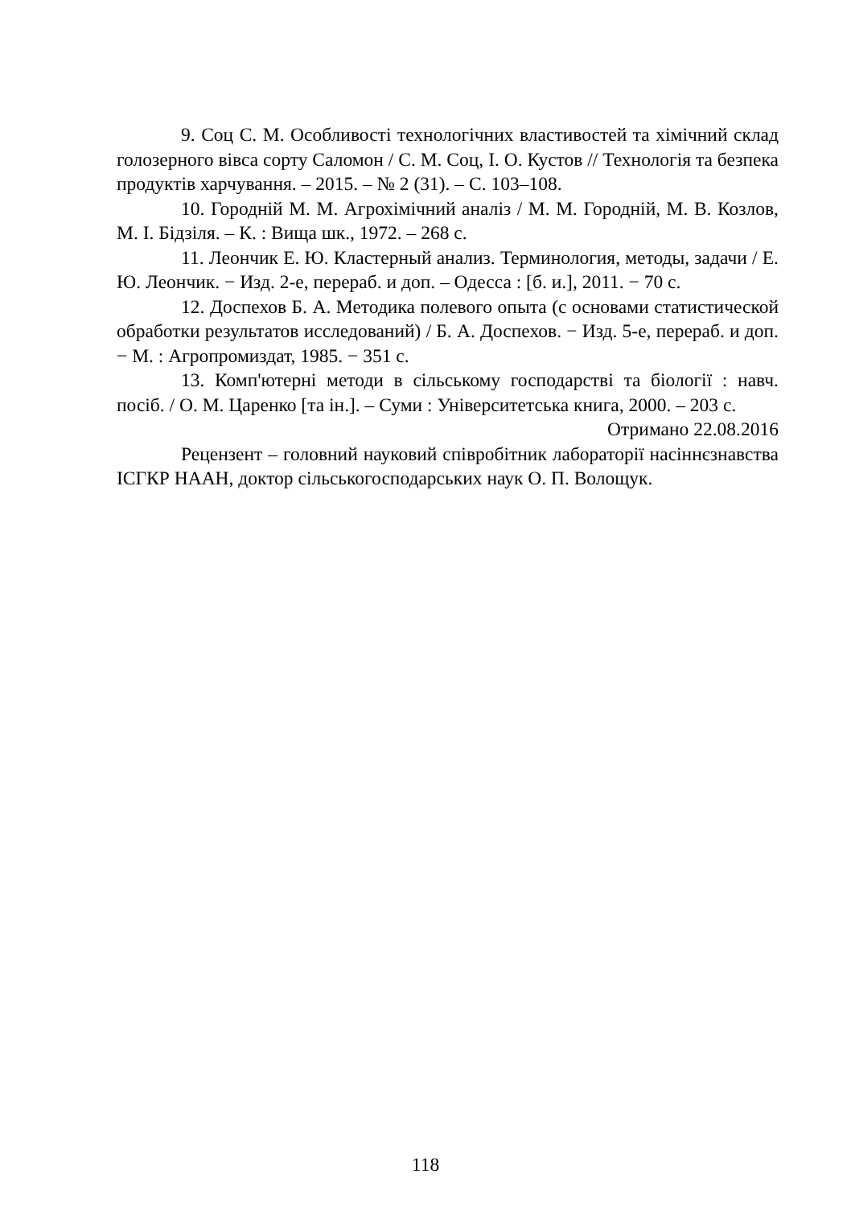9. Соц С. М. Особливості технологічних властивостей та хімічний склад голозерного вівса сорту Саломон / С. М. Соц, І. О. Кустов // Технологія та безпека продуктів харчування. – 2015. – № 2 (31). – С. 103–108.
10. Городній М. М. Агрохімічний аналіз / М. М. Городній, М. В. Козлов, М. І. Бідзіля. – К. : Вища шк., 1972. – 268 с.
11. Леончик Е. Ю. Кластерный анализ. Терминология, методы, задачи / Е. Ю. Леончик. − Изд. 2-е, перераб. и доп. – Одесса : [б. и.], 2011. − 70 с.
12. Доспехов Б. А. Методика полевого опыта (с основами статистической обработки результатов исследований) / Б. А. Доспехов. − Изд. 5-е, перераб. и доп. − М. : Агропромиздат, 1985. − 351 с.
13. Комп'ютерні методи в сільському господарстві та біології : навч. посіб. / О. М. Царенко [та ін.]. – Суми : Університетська книга, 2000. – 203 с.
Отримано 22.08.2016
Рецензент – головний науковий співробітник лабораторії насіннєзнавства ІСГКР НААН, доктор сільськогосподарських наук О. П. Волощук.
118